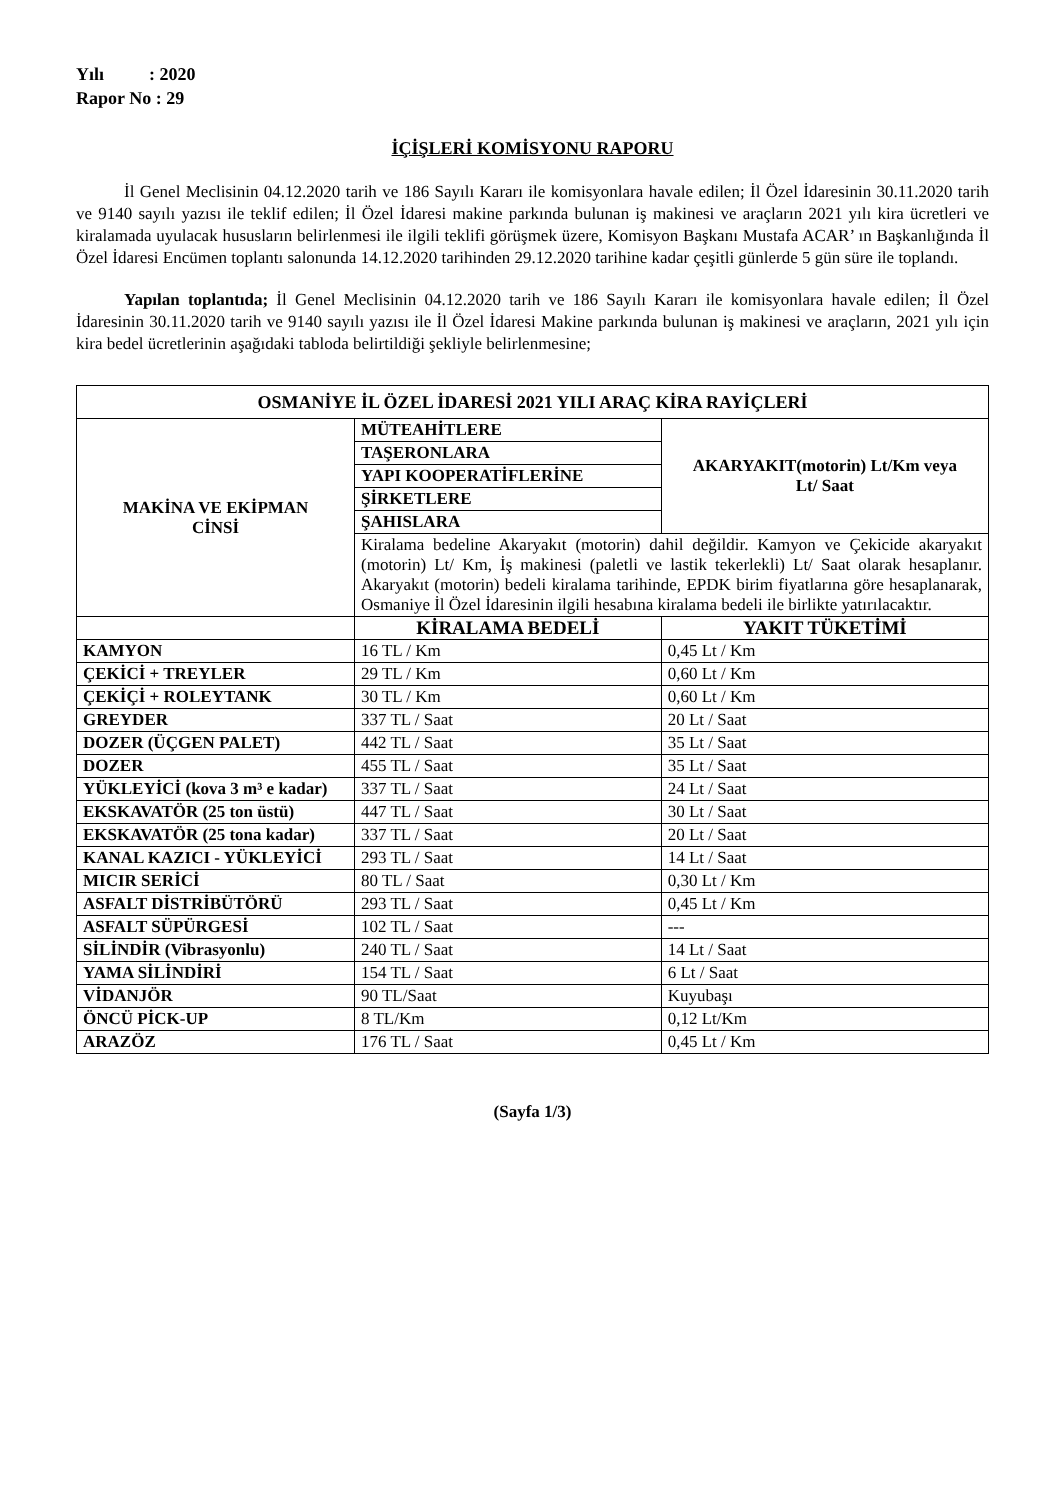Yılı : 2020
Rapor No : 29
İÇİŞLERİ KOMİSYONU RAPORU
İl Genel Meclisinin 04.12.2020 tarih ve 186 Sayılı Kararı ile komisyonlara havale edilen; İl Özel İdaresinin 30.11.2020 tarih ve 9140 sayılı yazısı ile teklif edilen; İl Özel İdaresi makine parkında bulunan iş makinesi ve araçların 2021 yılı kira ücretleri ve kiralamada uyulacak hususların belirlenmesi ile ilgili teklifi görüşmek üzere, Komisyon Başkanı Mustafa ACAR’ ın Başkanlığında İl Özel İdaresi Encümen toplantı salonunda 14.12.2020 tarihinden 29.12.2020 tarihine kadar çeşitli günlerde 5 gün süre ile toplandı.
Yapılan toplantıda; İl Genel Meclisinin 04.12.2020 tarih ve 186 Sayılı Kararı ile komisyonlara havale edilen; İl Özel İdaresinin 30.11.2020 tarih ve 9140 sayılı yazısı ile İl Özel İdaresi Makine parkında bulunan iş makinesi ve araçların, 2021 yılı için kira bedel ücretlerinin aşağıdaki tabloda belirtildiği şekliyle belirlenmesine;
| OSMANİYE İL ÖZEL İDARESİ 2021 YILI ARAÇ KİRA RAYİÇLERİ | | |
| --- | --- | --- |
| MAKİNA VE EKİPMAN CİNSİ | MÜTEAHİTLERE | AKARYAKIT(motorin) Lt/Km veya Lt/ Saat |
| | TAŞERONLARA | |
| | YAPI KOOPERATİFLERİNE | |
| | ŞİRKETLERE | |
| | ŞAHISLARA | |
| | Kiralama bedeline Akaryakıt (motorin) dahil değildir. Kamyon ve Çekicide akaryakıt (motorin) Lt/ Km, İş makinesi (paletli ve lastik tekerlekli) Lt/ Saat olarak hesaplanır. Akaryakıt (motorin) bedeli kiralama tarihinde, EPDK birim fiyatlarına göre hesaplanarak, Osmaniye İl Özel İdaresinin ilgili hesabına kiralama bedeli ile birlikte yatırılacaktır. | |
| | KİRALAMA BEDELİ | YAKIT TÜKETİMİ |
| KAMYON | 16 TL / Km | 0,45 Lt / Km |
| ÇEKİCİ + TREYLER | 29 TL / Km | 0,60 Lt / Km |
| ÇEKİÇİ + ROLEYTANK | 30 TL / Km | 0,60 Lt / Km |
| GREYDER | 337 TL / Saat | 20 Lt / Saat |
| DOZER (ÜÇGEN PALET) | 442 TL / Saat | 35 Lt / Saat |
| DOZER | 455 TL / Saat | 35 Lt / Saat |
| YÜKLEYİCİ (kova 3 m³ e kadar) | 337 TL / Saat | 24 Lt / Saat |
| EKSKAVATÖR (25 ton üstü) | 447 TL / Saat | 30 Lt / Saat |
| EKSKAVATÖR (25 tona kadar) | 337 TL / Saat | 20 Lt / Saat |
| KANAL KAZICI - YÜKLEYİCİ | 293 TL / Saat | 14 Lt / Saat |
| MICIR SERİCİ | 80 TL / Saat | 0,30 Lt / Km |
| ASFALT DİSTRİBÜTÖRÜ | 293 TL / Saat | 0,45 Lt / Km |
| ASFALT SÜPÜRGESİ | 102 TL / Saat | --- |
| SİLİNDİR (Vibrasyonlu) | 240 TL / Saat | 14 Lt / Saat |
| YAMA SİLİNDİRİ | 154 TL / Saat | 6 Lt / Saat |
| VİDANJÖR | 90 TL/Saat | Kuyubaşı |
| ÖNCÜ PİCK-UP | 8 TL/Km | 0,12 Lt/Km |
| ARAZÖZ | 176 TL / Saat | 0,45 Lt / Km |
(Sayfa 1/3)